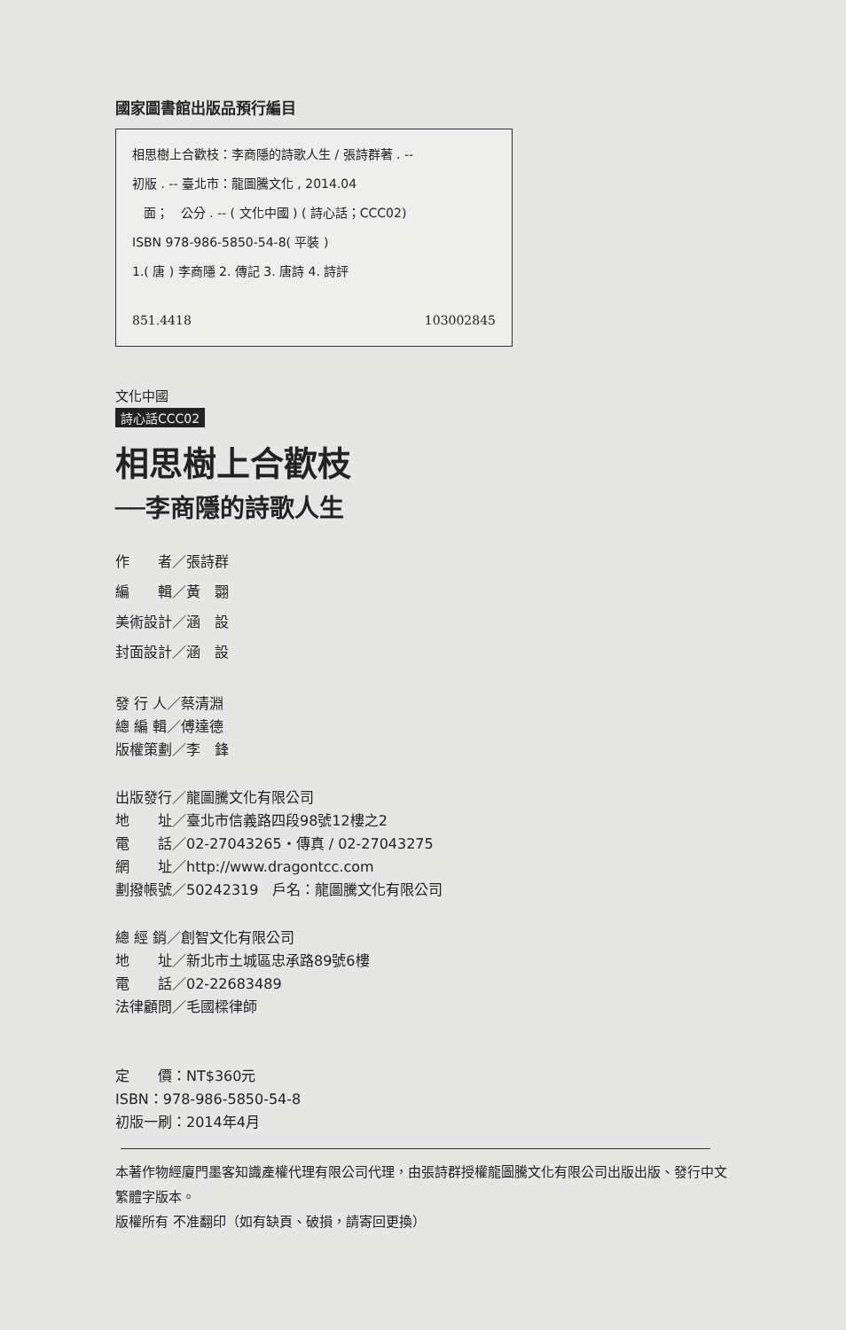國家圖書館出版品預行編目
相思樹上合歡枝：李商隱的詩歌人生 / 張詩群著 . --
初版 . -- 臺北市：龍圖騰文化 , 2014.04
面； 公分 . -- ( 文化中國 ) ( 詩心話；CCC02)
ISBN 978-986-5850-54-8( 平裝 )
1.( 唐 ) 李商隱 2. 傳記 3. 唐詩 4. 詩評
851.4418 103002845
文化中國
詩心話CCC02
相思樹上合歡枝
──李商隱的詩歌人生
作　　者／張詩群
編　　輯／黃　翾
美術設計／涵　設
封面設計／涵　設
發 行 人／蔡清淵
總 編 輯／傅達德
版權策劃／李　鋒
出版發行／龍圖騰文化有限公司
地　　址／臺北市信義路四段98號12樓之2
電　　話／02-27043265・傳真 / 02-27043275
網　　址／http://www.dragontcc.com
劃撥帳號／50242319　戶名：龍圖騰文化有限公司
總 經 銷／創智文化有限公司
地　　址／新北市土城區忠承路89號6樓
電　　話／02-22683489
法律顧問／毛國樑律師
定　　價：NT$360元
ISBN：978-986-5850-54-8
初版一刷：2014年4月
本著作物經廈門墨客知識產權代理有限公司代理，由張詩群授權龍圖騰文化有限公司出版出版、發行中文繁體字版本。
版權所有 不准翻印（如有缺頁、破損，請寄回更換）